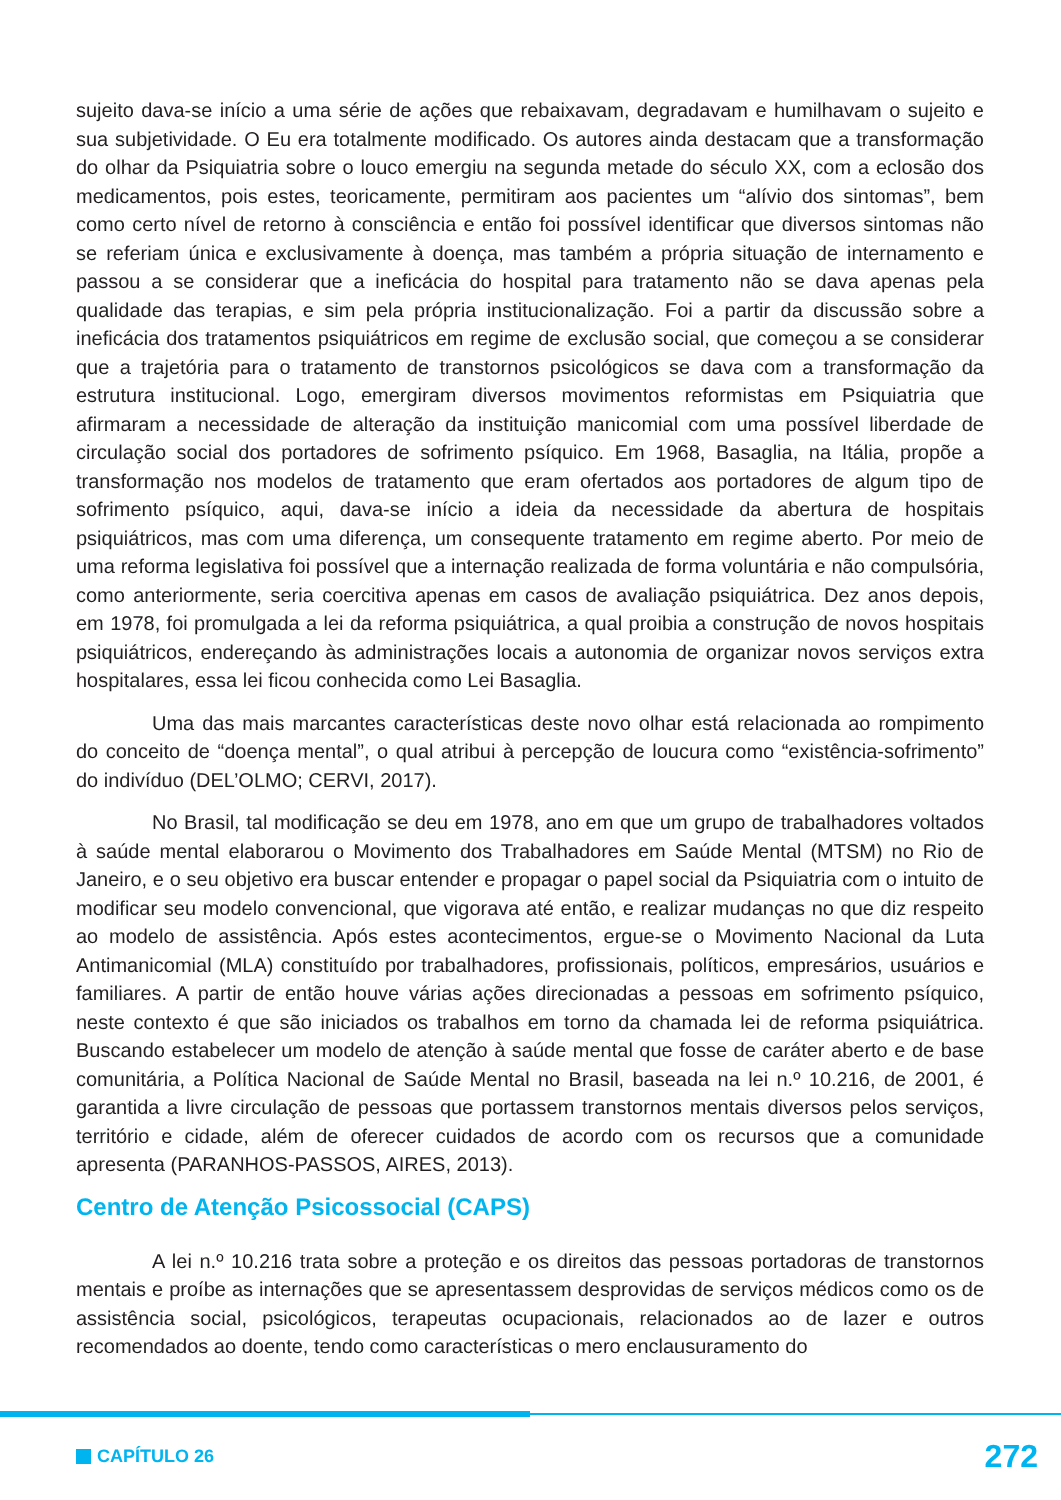sujeito dava-se início a uma série de ações que rebaixavam, degradavam e humilhavam o sujeito e sua subjetividade. O Eu era totalmente modificado. Os autores ainda destacam que a transformação do olhar da Psiquiatria sobre o louco emergiu na segunda metade do século XX, com a eclosão dos medicamentos, pois estes, teoricamente, permitiram aos pacientes um “alívio dos sintomas”, bem como certo nível de retorno à consciência e então foi possível identificar que diversos sintomas não se referiam única e exclusivamente à doença, mas também a própria situação de internamento e passou a se considerar que a ineficácia do hospital para tratamento não se dava apenas pela qualidade das terapias, e sim pela própria institucionalização. Foi a partir da discussão sobre a ineficácia dos tratamentos psiquiátricos em regime de exclusão social, que começou a se considerar que a trajetória para o tratamento de transtornos psicológicos se dava com a transformação da estrutura institucional. Logo, emergiram diversos movimentos reformistas em Psiquiatria que afirmaram a necessidade de alteração da instituição manicomial com uma possível liberdade de circulação social dos portadores de sofrimento psíquico. Em 1968, Basaglia, na Itália, propõe a transformação nos modelos de tratamento que eram ofertados aos portadores de algum tipo de sofrimento psíquico, aqui, dava-se início a ideia da necessidade da abertura de hospitais psiquiátricos, mas com uma diferença, um consequente tratamento em regime aberto. Por meio de uma reforma legislativa foi possível que a internação realizada de forma voluntária e não compulsória, como anteriormente, seria coercitiva apenas em casos de avaliação psiquiátrica. Dez anos depois, em 1978, foi promulgada a lei da reforma psiquiátrica, a qual proibia a construção de novos hospitais psiquiátricos, endereçando às administrações locais a autonomia de organizar novos serviços extra hospitalares, essa lei ficou conhecida como Lei Basaglia.
Uma das mais marcantes características deste novo olhar está relacionada ao rompimento do conceito de “doença mental”, o qual atribui à percepção de loucura como “existência-sofrimento” do indivíduo (DEL’OLMO; CERVI, 2017).
No Brasil, tal modificação se deu em 1978, ano em que um grupo de trabalhadores voltados à saúde mental elaborarou o Movimento dos Trabalhadores em Saúde Mental (MTSM) no Rio de Janeiro, e o seu objetivo era buscar entender e propagar o papel social da Psiquiatria com o intuito de modificar seu modelo convencional, que vigorava até então, e realizar mudanças no que diz respeito ao modelo de assistência. Após estes acontecimentos, ergue-se o Movimento Nacional da Luta Antimanicomial (MLA) constituído por trabalhadores, profissionais, políticos, empresários, usuários e familiares. A partir de então houve várias ações direcionadas a pessoas em sofrimento psíquico, neste contexto é que são iniciados os trabalhos em torno da chamada lei de reforma psiquiátrica. Buscando estabelecer um modelo de atenção à saúde mental que fosse de caráter aberto e de base comunitária, a Política Nacional de Saúde Mental no Brasil, baseada na lei n.º 10.216, de 2001, é garantida a livre circulação de pessoas que portassem transtornos mentais diversos pelos serviços, território e cidade, além de oferecer cuidados de acordo com os recursos que a comunidade apresenta (PARANHOS-PASSOS, AIRES, 2013).
Centro de Atenção Psicossocial (CAPS)
A lei n.º 10.216 trata sobre a proteção e os direitos das pessoas portadoras de transtornos mentais e proíbe as internações que se apresentassem desprovidas de serviços médicos como os de assistência social, psicológicos, terapeutas ocupacionais, relacionados ao de lazer e outros recomendados ao doente, tendo como características o mero enclausuramento do
CAPÍTULO 26 272